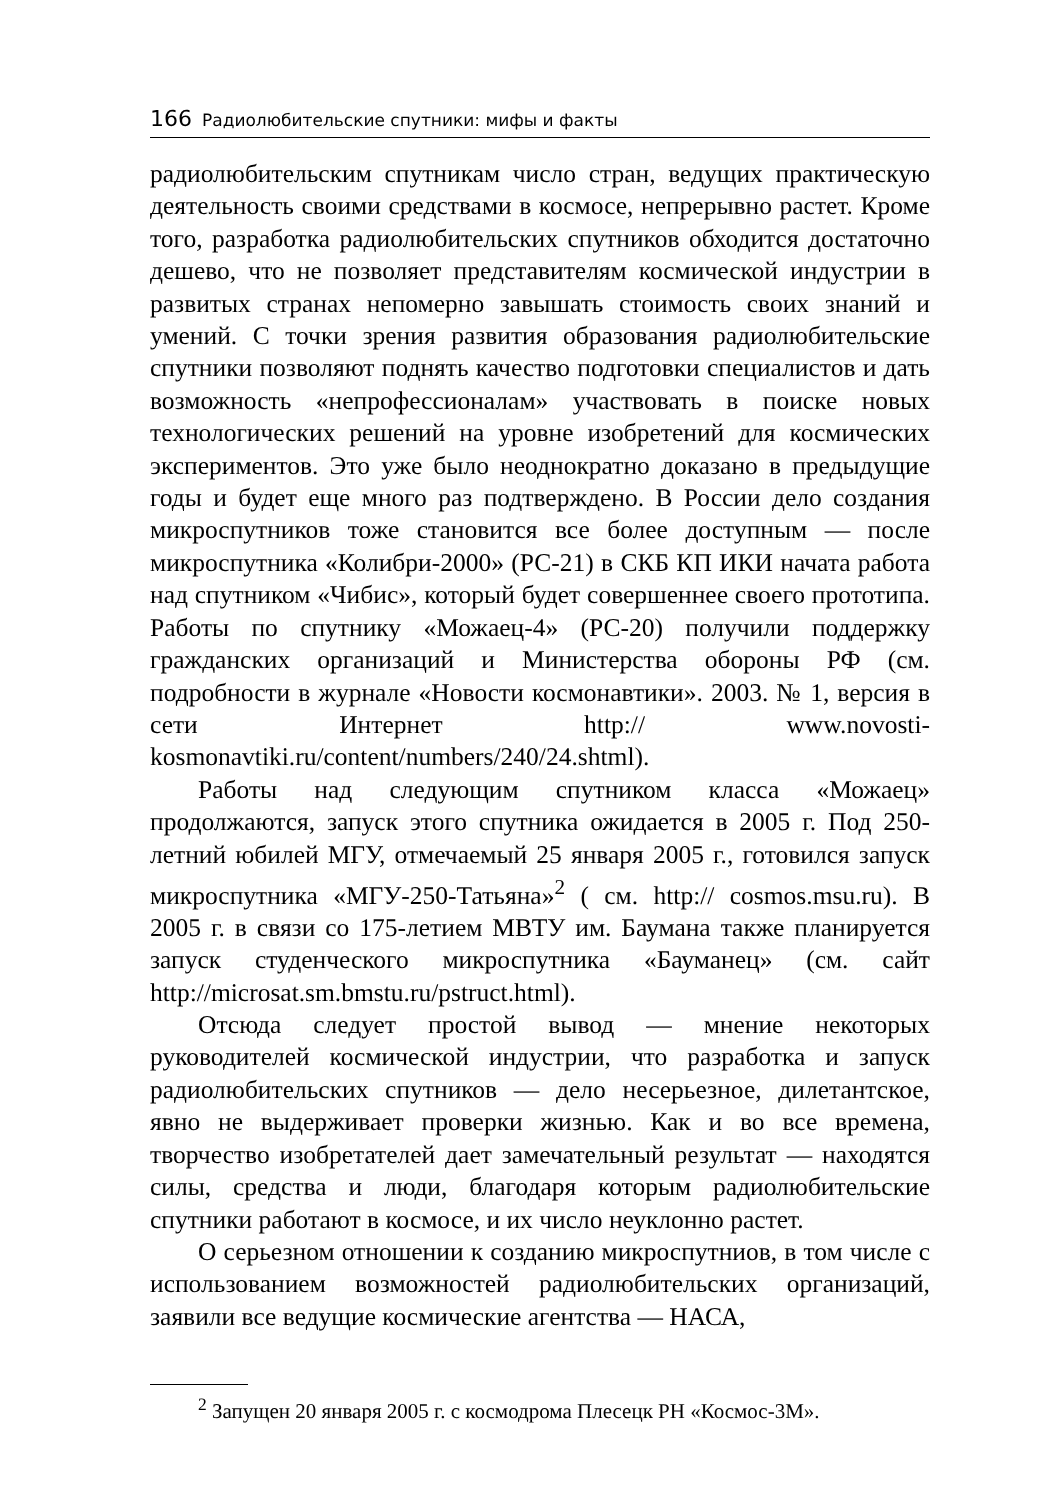166 Радиолюбительские спутники: мифы и факты
радиолюбительским спутникам число стран, ведущих практическую деятельность своими средствами в космосе, непрерывно растет. Кроме того, разработка радиолюбительских спутников обходится достаточно дешево, что не позволяет представителям космической индустрии в развитых странах непомерно завышать стоимость своих знаний и умений. С точки зрения развития образования радиолюбительские спутники позволяют поднять качество подготовки специалистов и дать возможность «непрофессионалам» участвовать в поиске новых технологических решений на уровне изобретений для космических экспериментов. Это уже было неоднократно доказано в предыдущие годы и будет еще много раз подтверждено. В России дело создания микроспутников тоже становится все более доступным — после микроспутника «Колибри-2000» (РС-21) в СКБ КП ИКИ начата работа над спутником «Чибис», который будет совершеннее своего прототипа. Работы по спутнику «Можаец-4» (РС-20) получили поддержку гражданских организаций и Министерства обороны РФ (см. подробности в журнале «Новости космонавтики». 2003. № 1, версия в сети Интернет http:// www.novosti-kosmonavtiki.ru/content/numbers/240/24.shtml).
Работы над следующим спутником класса «Можаец» продолжаются, запуск этого спутника ожидается в 2005 г. Под 250-летний юбилей МГУ, отмечаемый 25 января 2005 г., готовился запуск микроспутника «МГУ-250-Татьяна»<sup>2</sup> ( см. http:// cosmos.msu.ru). В 2005 г. в связи со 175-летием МВТУ им. Баумана также планируется запуск студенческого микроспутника «Бауманец» (см. сайт http://microsat.sm.bmstu.ru/pstruct.html).
Отсюда следует простой вывод — мнение некоторых руководителей космической индустрии, что разработка и запуск радиолюбительских спутников — дело несерьезное, дилетантское, явно не выдерживает проверки жизнью. Как и во все времена, творчество изобретателей дает замечательный результат — находятся силы, средства и люди, благодаря которым радиолюбительские спутники работают в космосе, и их число неуклонно растет.
О серьезном отношении к созданию микроспутниов, в том числе с использованием возможностей радиолюбительских организаций, заявили все ведущие космические агентства — НАСА,
<sup>2</sup> Запущен 20 января 2005 г. с космодрома Плесецк РН «Космос-3М».